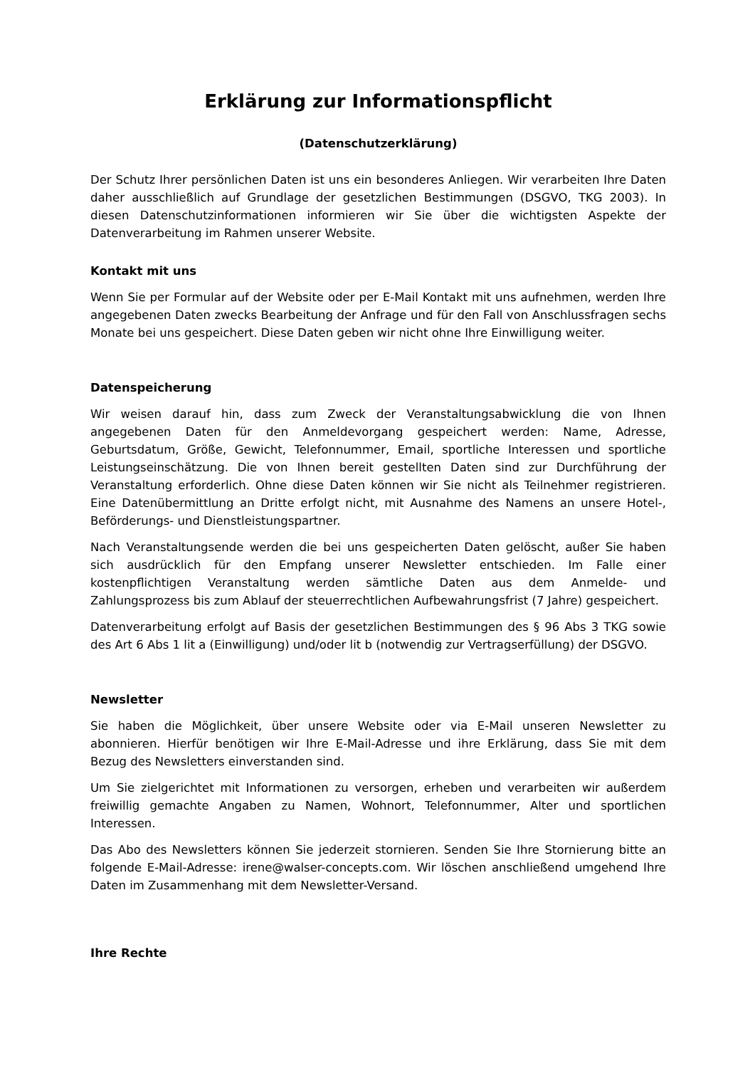Erklärung zur Informationspflicht
(Datenschutzerklärung)
Der Schutz Ihrer persönlichen Daten ist uns ein besonderes Anliegen. Wir verarbeiten Ihre Daten daher ausschließlich auf Grundlage der gesetzlichen Bestimmungen (DSGVO, TKG 2003). In diesen Datenschutzinformationen informieren wir Sie über die wichtigsten Aspekte der Datenverarbeitung im Rahmen unserer Website.
Kontakt mit uns
Wenn Sie per Formular auf der Website oder per E-Mail Kontakt mit uns aufnehmen, werden Ihre angegebenen Daten zwecks Bearbeitung der Anfrage und für den Fall von Anschlussfragen sechs Monate bei uns gespeichert. Diese Daten geben wir nicht ohne Ihre Einwilligung weiter.
Datenspeicherung
Wir weisen darauf hin, dass zum Zweck der Veranstaltungsabwicklung die von Ihnen angegebenen Daten für den Anmeldevorgang gespeichert werden: Name, Adresse, Geburtsdatum, Größe, Gewicht, Telefonnummer, Email, sportliche Interessen und sportliche Leistungseinschätzung. Die von Ihnen bereit gestellten Daten sind zur Durchführung der Veranstaltung erforderlich. Ohne diese Daten können wir Sie nicht als Teilnehmer registrieren. Eine Datenübermittlung an Dritte erfolgt nicht, mit Ausnahme des Namens an unsere Hotel-, Beförderungs- und Dienstleistungspartner.
Nach Veranstaltungsende werden die bei uns gespeicherten Daten gelöscht, außer Sie haben sich ausdrücklich für den Empfang unserer Newsletter entschieden. Im Falle einer kostenpflichtigen Veranstaltung werden sämtliche Daten aus dem Anmelde- und Zahlungsprozess bis zum Ablauf der steuerrechtlichen Aufbewahrungsfrist (7 Jahre) gespeichert.
Datenverarbeitung erfolgt auf Basis der gesetzlichen Bestimmungen des § 96 Abs 3 TKG sowie des Art 6 Abs 1 lit a (Einwilligung) und/oder lit b (notwendig zur Vertragserfüllung) der DSGVO.
Newsletter
Sie haben die Möglichkeit, über unsere Website oder via E-Mail unseren Newsletter zu abonnieren. Hierfür benötigen wir Ihre E-Mail-Adresse und ihre Erklärung, dass Sie mit dem Bezug des Newsletters einverstanden sind.
Um Sie zielgerichtet mit Informationen zu versorgen, erheben und verarbeiten wir außerdem freiwillig gemachte Angaben zu Namen, Wohnort, Telefonnummer, Alter und sportlichen Interessen.
Das Abo des Newsletters können Sie jederzeit stornieren. Senden Sie Ihre Stornierung bitte an folgende E-Mail-Adresse: irene@walser-concepts.com. Wir löschen anschließend umgehend Ihre Daten im Zusammenhang mit dem Newsletter-Versand.
Ihre Rechte